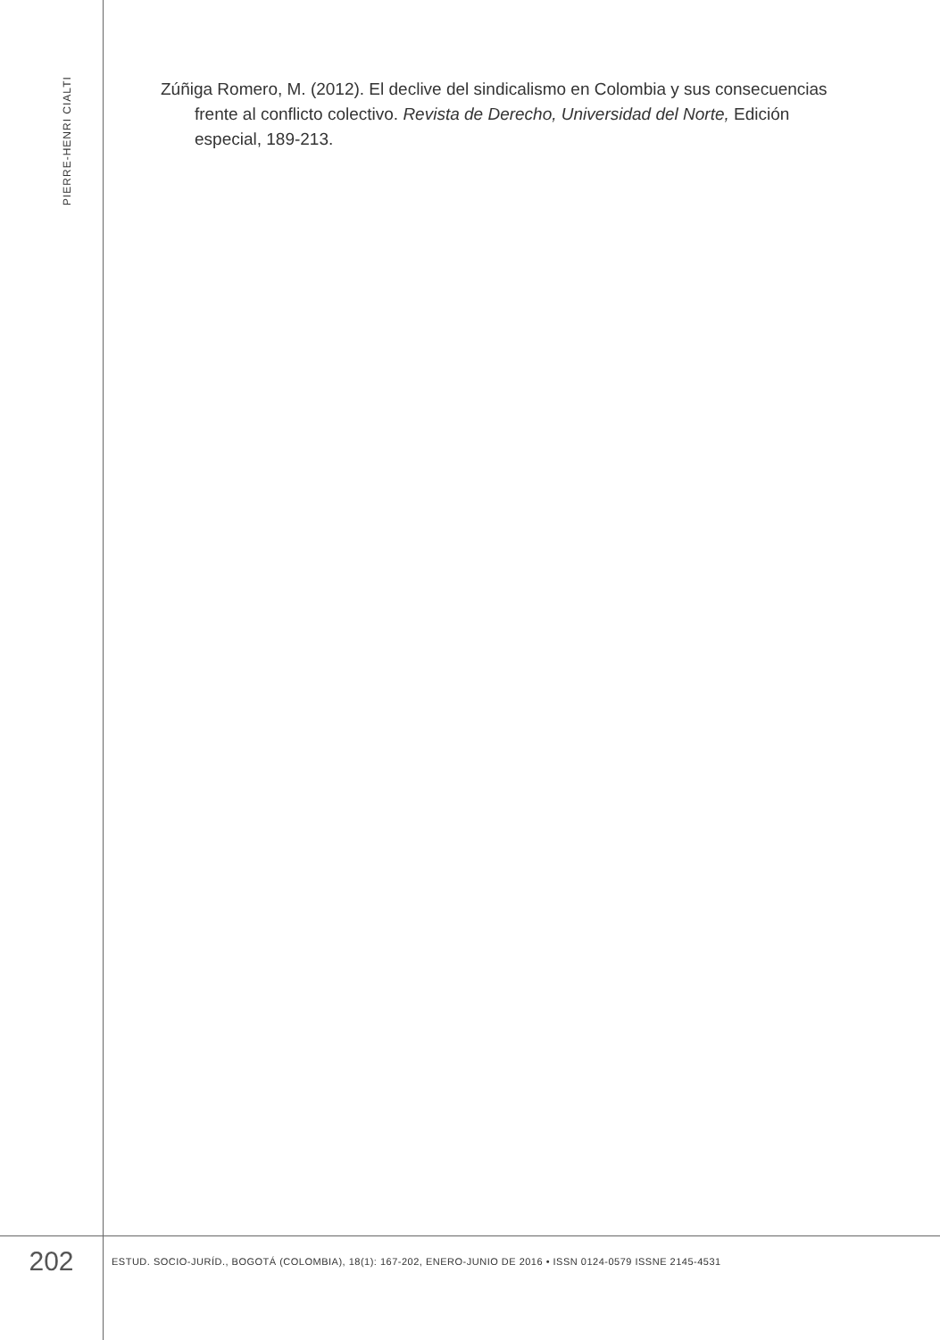PIERRE-HENRI CIALTI
Zúñiga Romero, M. (2012). El declive del sindicalismo en Colombia y sus consecuencias frente al conflicto colectivo. Revista de Derecho, Universidad del Norte, Edición especial, 189-213.
202
ESTUD. SOCIO-JURÍD., BOGOTÁ (COLOMBIA), 18(1): 167-202, ENERO-JUNIO DE 2016 • ISSN 0124-0579 ISSNE 2145-4531